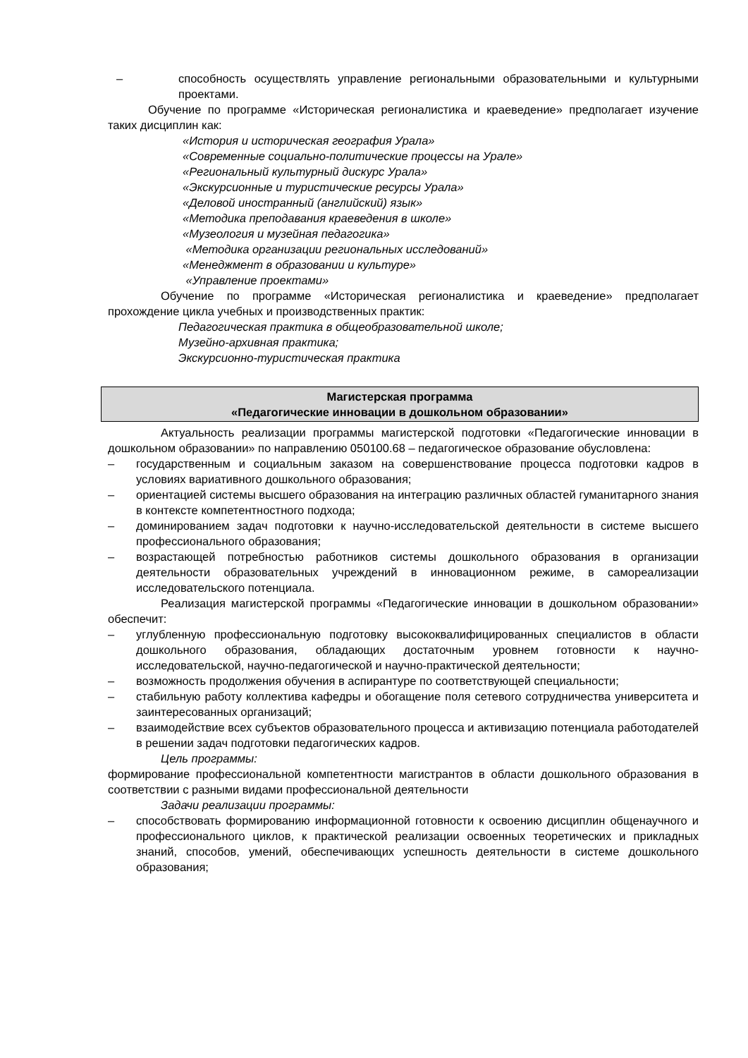– способность осуществлять управление региональными образовательными и культурными проектами.
Обучение по программе «Историческая регионалистика и краеведение» предполагает изучение таких дисциплин как:
«История и историческая география Урала»
«Современные социально-политические процессы на Урале»
«Региональный культурный дискурс Урала»
«Экскурсионные и туристические ресурсы Урала»
«Деловой иностранный (английский) язык»
«Методика преподавания краеведения в школе»
«Музеология и музейная педагогика»
«Методика организации региональных исследований»
«Менеджмент в образовании и культуре»
«Управление проектами»
Обучение по программе «Историческая регионалистика и краеведение» предполагает прохождение цикла учебных и производственных практик:
Педагогическая практика в общеобразовательной школе;
Музейно-архивная практика;
Экскурсионно-туристическая практика
Магистерская программа
«Педагогические инновации в дошкольном образовании»
Актуальность реализации программы магистерской подготовки «Педагогические инновации в дошкольном образовании» по направлению 050100.68 – педагогическое образование обусловлена:
– государственным и социальным заказом на совершенствование процесса подготовки кадров в условиях вариативного дошкольного образования;
– ориентацией системы высшего образования на интеграцию различных областей гуманитарного знания в контексте компетентностного подхода;
– доминированием задач подготовки к научно-исследовательской деятельности в системе высшего профессионального образования;
– возрастающей потребностью работников системы дошкольного образования в организации деятельности образовательных учреждений в инновационном режиме, в самореализации исследовательского потенциала.
Реализация магистерской программы «Педагогические инновации в дошкольном образовании» обеспечит:
– углубленную профессиональную подготовку высококвалифицированных специалистов в области дошкольного образования, обладающих достаточным уровнем готовности к научно-исследовательской, научно-педагогической и научно-практической деятельности;
– возможность продолжения обучения в аспирантуре по соответствующей специальности;
– стабильную работу коллектива кафедры и обогащение поля сетевого сотрудничества университета и заинтересованных организаций;
– взаимодействие всех субъектов образовательного процесса и активизацию потенциала работодателей в решении задач подготовки педагогических кадров.
Цель программы:
формирование профессиональной компетентности магистрантов в области дошкольного образования в соответствии с разными видами профессиональной деятельности
Задачи реализации программы:
– способствовать формированию информационной готовности к освоению дисциплин общенаучного и профессионального циклов, к практической реализации освоенных теоретических и прикладных знаний, способов, умений, обеспечивающих успешность деятельности в системе дошкольного образования;